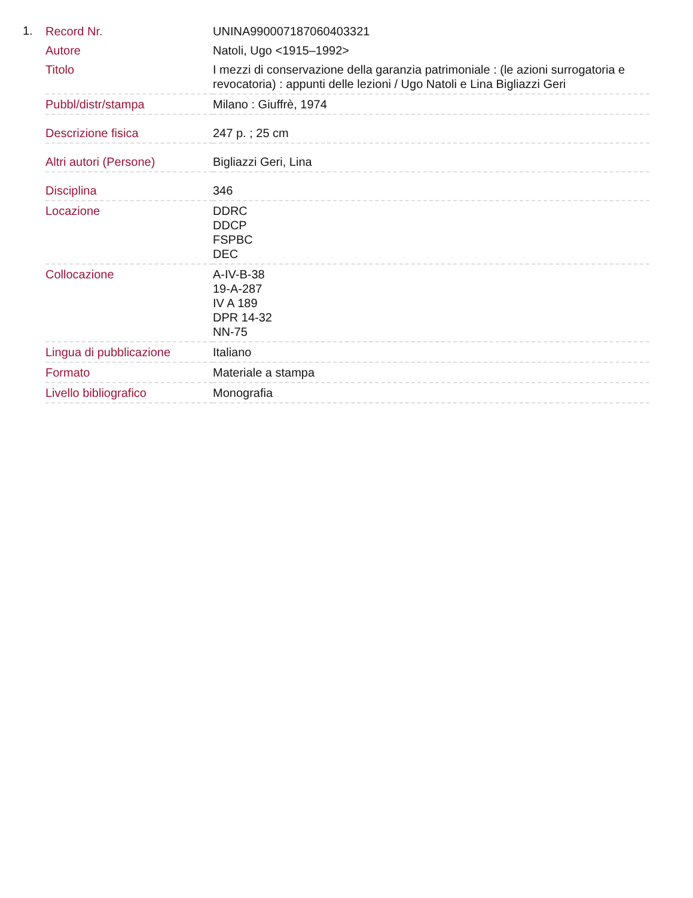1.
| Record Nr. | UNINA990007187060403321 |
| Autore | Natoli, Ugo <1915–1992> |
| Titolo | I mezzi di conservazione della garanzia patrimoniale : (le azioni surrogatoria e revocatoria) : appunti delle lezioni / Ugo Natoli e Lina Bigliazzi Geri |
| Pubbl/distr/stampa | Milano : Giuffrè, 1974 |
| Descrizione fisica | 247 p. ; 25 cm |
| Altri autori (Persone) | Bigliazzi Geri, Lina |
| Disciplina | 346 |
| Locazione | DDRC DDCP FSPBC DEC |
| Collocazione | A-IV-B-38 19-A-287 IV A 189 DPR 14-32 NN-75 |
| Lingua di pubblicazione | Italiano |
| Formato | Materiale a stampa |
| Livello bibliografico | Monografia |